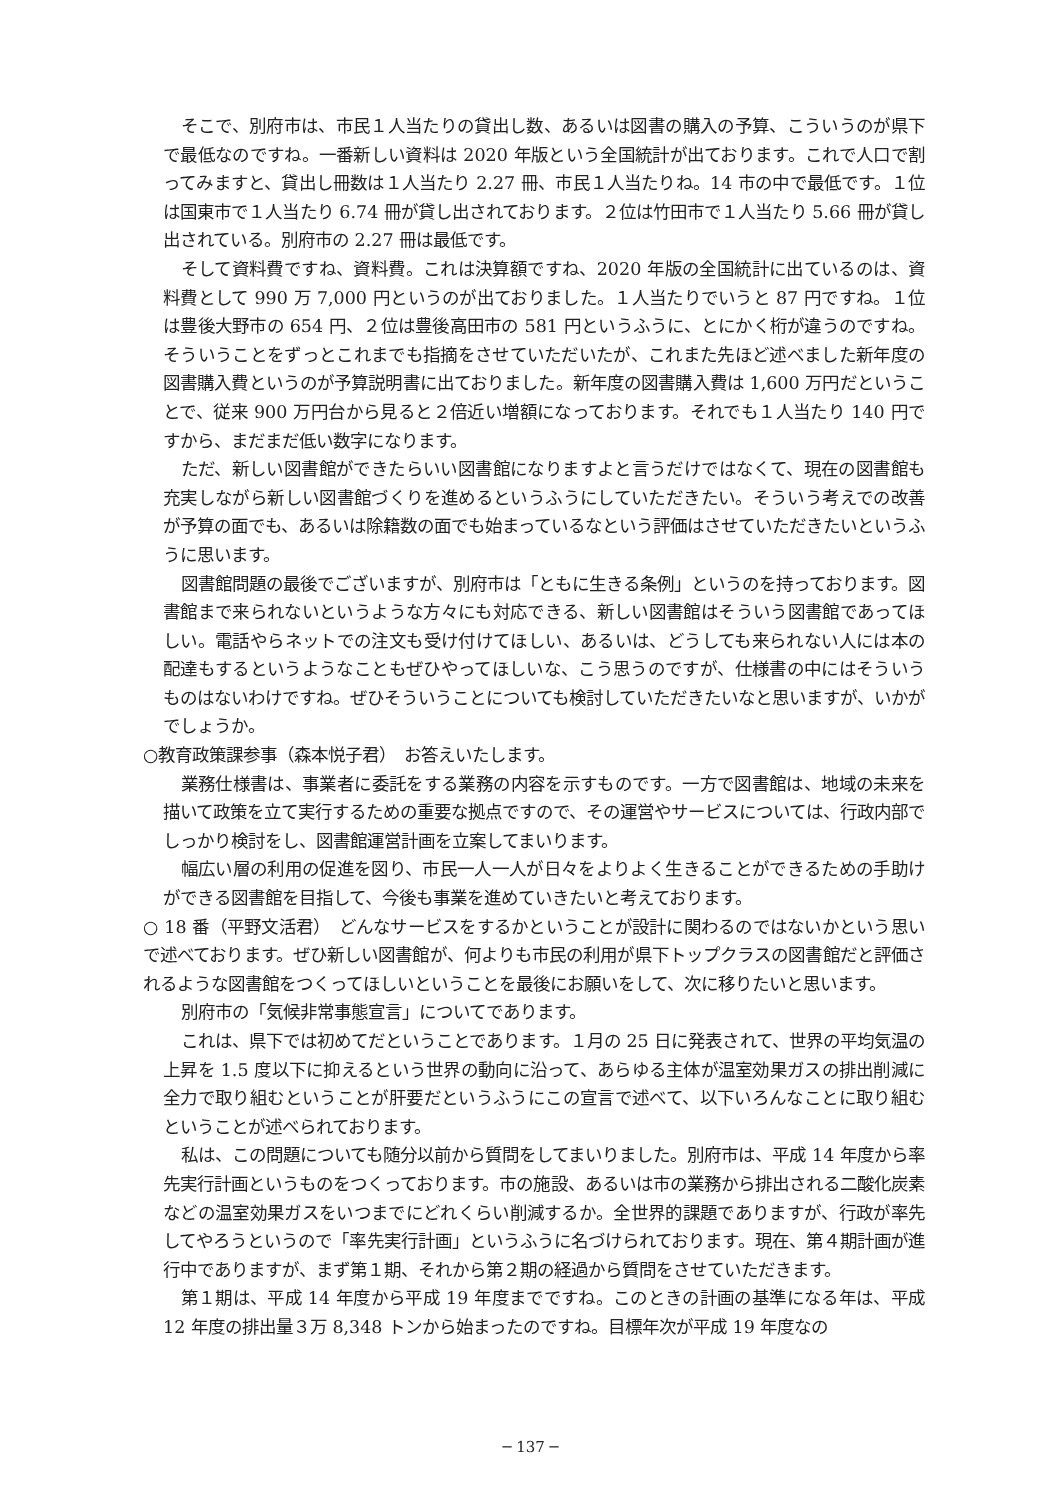そこで、別府市は、市民１人当たりの貸出し数、あるいは図書の購入の予算、こういうのが県下で最低なのですね。一番新しい資料は 2020 年版という全国統計が出ております。これで人口で割ってみますと、貸出し冊数は１人当たり 2.27 冊、市民１人当たりね。14 市の中で最低です。１位は国東市で１人当たり 6.74 冊が貸し出されております。２位は竹田市で１人当たり 5.66 冊が貸し出されている。別府市の 2.27 冊は最低です。
そして資料費ですね、資料費。これは決算額ですね、2020 年版の全国統計に出ているのは、資料費として 990 万 7,000 円というのが出ておりました。１人当たりでいうと 87 円ですね。１位は豊後大野市の 654 円、２位は豊後高田市の 581 円というふうに、とにかく桁が違うのですね。そういうことをずっとこれまでも指摘をさせていただいたが、これまた先ほど述べました新年度の図書購入費というのが予算説明書に出ておりました。新年度の図書購入費は 1,600 万円だということで、従来 900 万円台から見ると２倍近い増額になっております。それでも１人当たり 140 円ですから、まだまだ低い数字になります。
ただ、新しい図書館ができたらいい図書館になりますよと言うだけではなくて、現在の図書館も充実しながら新しい図書館づくりを進めるというふうにしていただきたい。そういう考えでの改善が予算の面でも、あるいは除籍数の面でも始まっているなという評価はさせていただきたいというふうに思います。
図書館問題の最後でございますが、別府市は「ともに生きる条例」というのを持っております。図書館まで来られないというような方々にも対応できる、新しい図書館はそういう図書館であってほしい。電話やらネットでの注文も受け付けてほしい、あるいは、どうしても来られない人には本の配達もするというようなこともぜひやってほしいな、こう思うのですが、仕様書の中にはそういうものはないわけですね。ぜひそういうことについても検討していただきたいなと思いますが、いかがでしょうか。
○教育政策課参事（森本悦子君）　お答えいたします。
業務仕様書は、事業者に委託をする業務の内容を示すものです。一方で図書館は、地域の未来を描いて政策を立て実行するための重要な拠点ですので、その運営やサービスについては、行政内部でしっかり検討をし、図書館運営計画を立案してまいります。
幅広い層の利用の促進を図り、市民一人一人が日々をよりよく生きることができるための手助けができる図書館を目指して、今後も事業を進めていきたいと考えております。
○ 18 番（平野文活君）　どんなサービスをするかということが設計に関わるのではないかという思いで述べております。ぜひ新しい図書館が、何よりも市民の利用が県下トップクラスの図書館だと評価されるような図書館をつくってほしいということを最後にお願いをして、次に移りたいと思います。
別府市の「気候非常事態宣言」についてであります。
これは、県下では初めてだということであります。１月の 25 日に発表されて、世界の平均気温の上昇を 1.5 度以下に抑えるという世界の動向に沿って、あらゆる主体が温室効果ガスの排出削減に全力で取り組むということが肝要だというふうにこの宣言で述べて、以下いろんなことに取り組むということが述べられております。
私は、この問題についても随分以前から質問をしてまいりました。別府市は、平成 14 年度から率先実行計画というものをつくっております。市の施設、あるいは市の業務から排出される二酸化炭素などの温室効果ガスをいつまでにどれくらい削減するか。全世界的課題でありますが、行政が率先してやろうというので「率先実行計画」というふうに名づけられております。現在、第４期計画が進行中でありますが、まず第１期、それから第２期の経過から質問をさせていただきます。
第１期は、平成 14 年度から平成 19 年度までですね。このときの計画の基準になる年は、平成 12 年度の排出量３万 8,348 トンから始まったのですね。目標年次が平成 19 年度なの
─ 137 ─